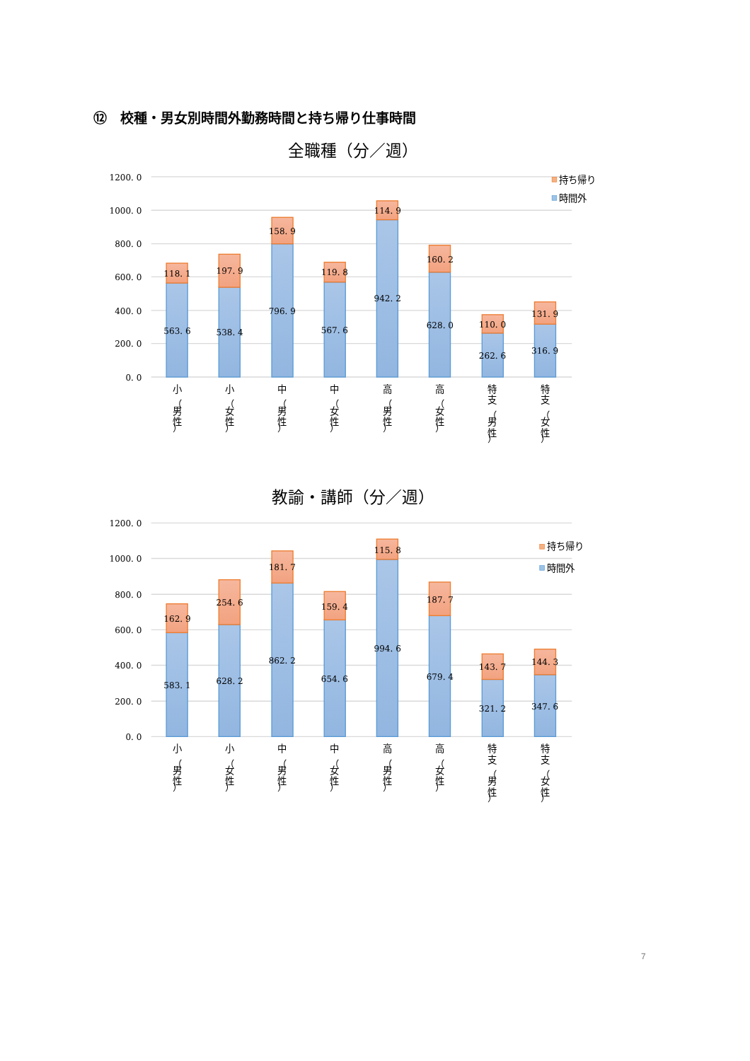⑫　校種・男女別時間外勤務時間と持ち帰り仕事時間
全職種（分／週）
1200. 0
1000. 0
800. 0
600. 0
400. 0
200. 0
0. 0
118. 1
563. 6
197. 9
538. 4
158. 9
796. 9
119. 8
567. 6
114. 9
942. 2
160. 2
628. 0
110. 0
262. 6
131. 9
316. 9
持ち帰り
時間外
小
（
男
性
）
小
（
女
性
）
中
（
男
性
）
中
（
女
性
）
高
（
男
性
）
高
（
女
性
）
特
支
（
男
性
）
特
支
（
女
性
）
教諭・講師（分／週）
1200. 0
1000. 0
800. 0
600. 0
400. 0
200. 0
0. 0
162. 9
583. 1
254. 6
628. 2
181. 7
862. 2
159. 4
654. 6
115. 8
994. 6
187. 7
679. 4
143. 7
321. 2
144. 3
347. 6
持ち帰り
時間外
小
（
男
性
）
小
（
女
性
）
中
（
男
性
）
中
（
女
性
）
高
（
男
性
）
高
（
女
性
）
特
支
（
男
性
）
特
支
（
女
性
）
7